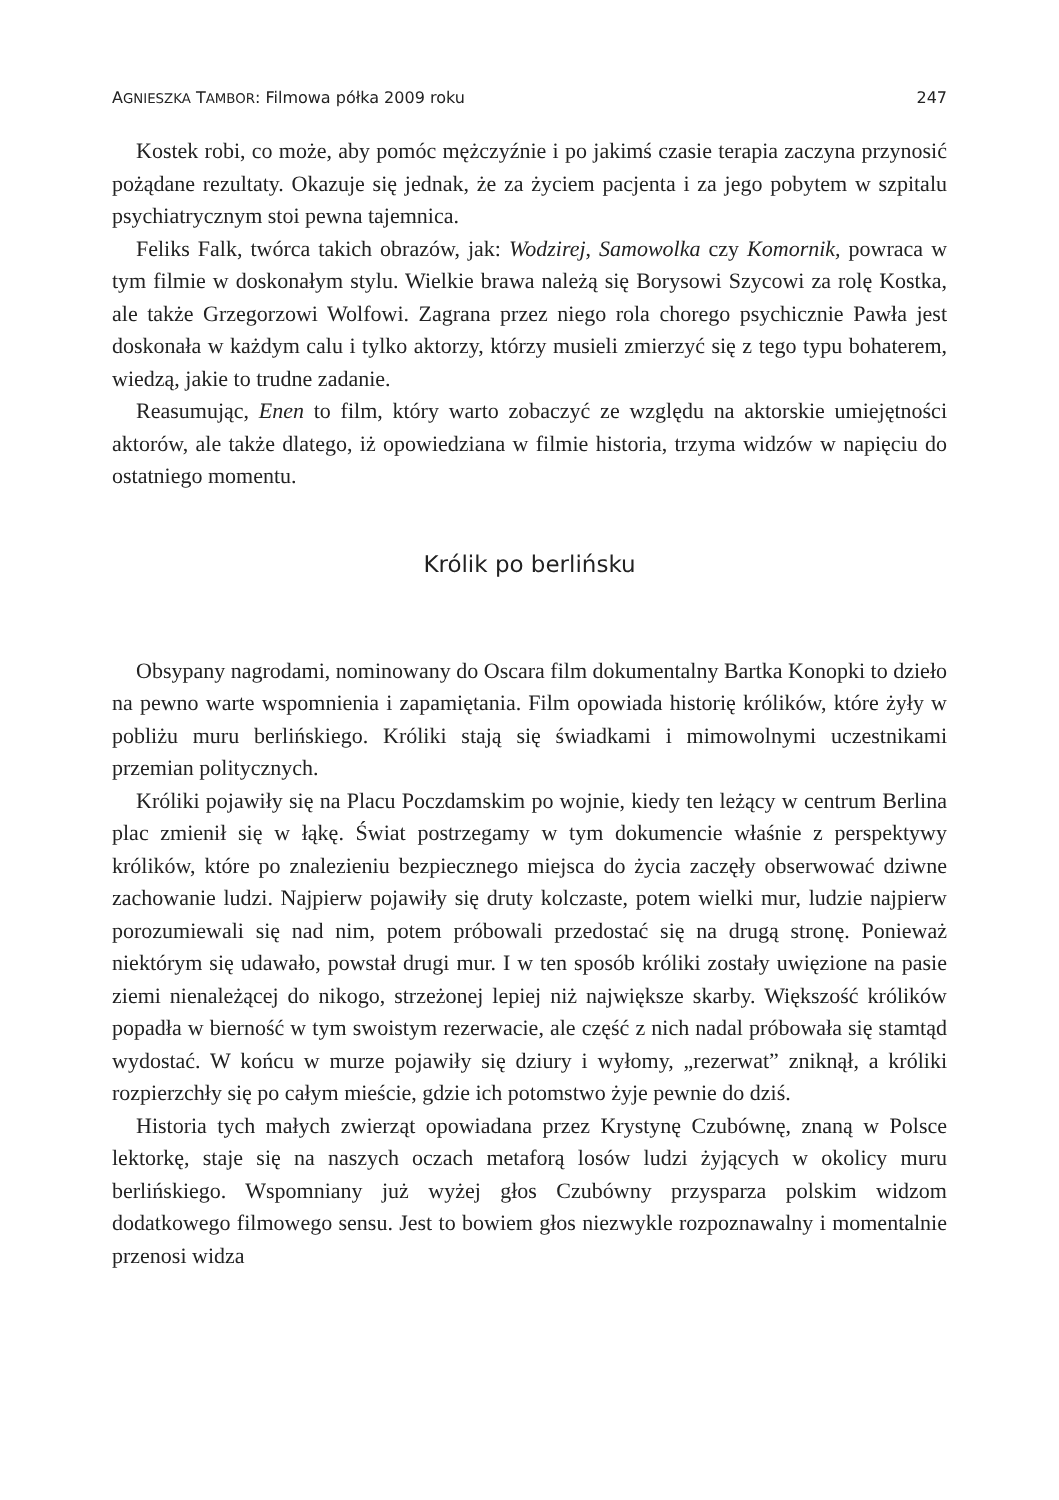AGNIESZKA TAMBOR: Filmowa półka 2009 roku 247
Kostek robi, co może, aby pomóc mężczyźnie i po jakimś czasie terapia zaczyna przynosić pożądane rezultaty. Okazuje się jednak, że za życiem pacjenta i za jego pobytem w szpitalu psychiatrycznym stoi pewna tajemnica.
Feliks Falk, twórca takich obrazów, jak: Wodzirej, Samowolka czy Komornik, powraca w tym filmie w doskonałym stylu. Wielkie brawa należą się Borysowi Szycowi za rolę Kostka, ale także Grzegorzowi Wolfowi. Zagrana przez niego rola chorego psychicznie Pawła jest doskonała w każdym calu i tylko aktorzy, którzy musieli zmierzyć się z tego typu bohaterem, wiedzą, jakie to trudne zadanie.
Reasumując, Enen to film, który warto zobaczyć ze względu na aktorskie umiejętności aktorów, ale także dlatego, iż opowiedziana w filmie historia, trzyma widzów w napięciu do ostatniego momentu.
Królik po berlińsku
Obsypany nagrodami, nominowany do Oscara film dokumentalny Bartka Konopki to dzieło na pewno warte wspomnienia i zapamiętania. Film opowiada historię królików, które żyły w pobliżu muru berlińskiego. Króliki stają się świadkami i mimowolnymi uczestnikami przemian politycznych.
Króliki pojawiły się na Placu Poczdamskim po wojnie, kiedy ten leżący w centrum Berlina plac zmienił się w łąkę. Świat postrzegamy w tym dokumencie właśnie z perspektywy królików, które po znalezieniu bezpiecznego miejsca do życia zaczęły obserwować dziwne zachowanie ludzi. Najpierw pojawiły się druty kolczaste, potem wielki mur, ludzie najpierw porozumiewali się nad nim, potem próbowali przedostać się na drugą stronę. Ponieważ niektórym się udawało, powstał drugi mur. I w ten sposób króliki zostały uwięzione na pasie ziemi nienależącej do nikogo, strzeżonej lepiej niż największe skarby. Większość królików popadła w bierność w tym swoistym rezerwacie, ale część z nich nadal próbowała się stamtąd wydostać. W końcu w murze pojawiły się dziury i wyłomy, „rezerwat” zniknął, a króliki rozpierzchły się po całym mieście, gdzie ich potomstwo żyje pewnie do dziś.
Historia tych małych zwierząt opowiadana przez Krystynę Czubównę, znaną w Polsce lektorkę, staje się na naszych oczach metaforą losów ludzi żyjących w okolicy muru berlińskiego. Wspomniany już wyżej głos Czubówny przysparza polskim widzom dodatkowego filmowego sensu. Jest to bowiem głos niezwykle rozpoznawalny i momentalnie przenosi widza